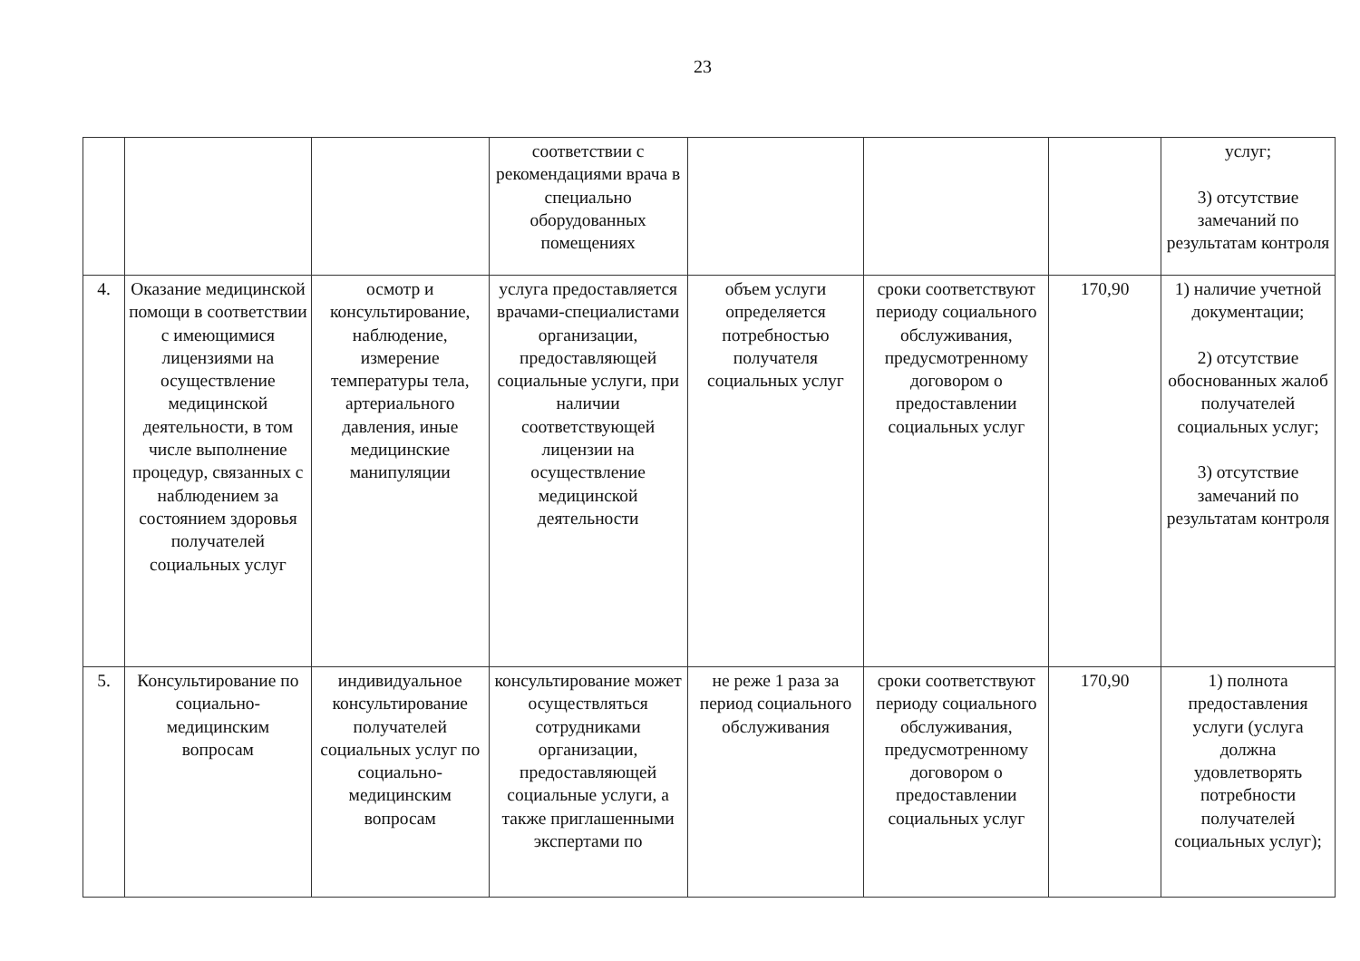23
| | | | соответствии с рекомендациями врача в специально оборудованных помещениях | | | | услуг; 3) отсутствие замечаний по результатам контроля |
| 4. | Оказание медицинской помощи в соответствии с имеющимися лицензиями на осуществление медицинской деятельности, в том числе выполнение процедур, связанных с наблюдением за состоянием здоровья получателей социальных услуг | осмотр и консультирование, наблюдение, измерение температуры тела, артериального давления, иные медицинские манипуляции | услуга предоставляется врачами-специалистами организации, предоставляющей социальные услуги, при наличии соответствующей лицензии на осуществление медицинской деятельности | объем услуги определяется потребностью получателя социальных услуг | сроки соответствуют периоду социального обслуживания, предусмотренному договором о предоставлении социальных услуг | 170,90 | 1) наличие учетной документации; 2) отсутствие обоснованных жалоб получателей социальных услуг; 3) отсутствие замечаний по результатам контроля |
| 5. | Консультирование по социально-медицинским вопросам | индивидуальное консультирование получателей социальных услуг по социально-медицинским вопросам | консультирование может осуществляться сотрудниками организации, предоставляющей социальные услуги, а также приглашенными экспертами по | не реже 1 раза за период социального обслуживания | сроки соответствуют периоду социального обслуживания, предусмотренному договором о предоставлении социальных услуг | 170,90 | 1) полнота предоставления услуги (услуга должна удовлетворять потребности получателей социальных услуг); |